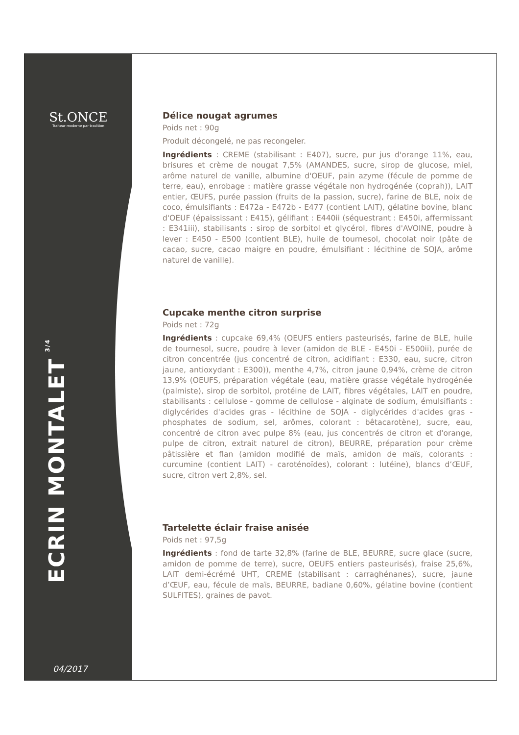St.ONCE
Traiteur moderne par tradition
ECRIN MONTALET<sup>3/4</sup>
04/2017
Délice nougat agrumes
Poids net : 90g
Produit décongelé, ne pas recongeler.
Ingrédients : CREME (stabilisant : E407), sucre, pur jus d'orange 11%, eau, brisures et crème de nougat 7,5% (AMANDES, sucre, sirop de glucose, miel, arôme naturel de vanille, albumine d'OEUF, pain azyme (fécule de pomme de terre, eau), enrobage : matière grasse végétale non hydrogénée (coprah)), LAIT entier, ŒUFS, purée passion (fruits de la passion, sucre), farine de BLE, noix de coco, émulsifiants : E472a - E472b - E477 (contient LAIT), gélatine bovine, blanc d'OEUF (épaississant : E415), gélifiant : E440ii (séquestrant : E450i, affermissant : E341iii), stabilisants : sirop de sorbitol et glycérol, fibres d'AVOINE, poudre à lever : E450 - E500 (contient BLE), huile de tournesol, chocolat noir (pâte de cacao, sucre, cacao maigre en poudre, émulsifiant : lécithine de SOJA, arôme naturel de vanille).
Cupcake menthe citron surprise
Poids net : 72g
Ingrédients : cupcake 69,4% (OEUFS entiers pasteurisés, farine de BLE, huile de tournesol, sucre, poudre à lever (amidon de BLE - E450i - E500ii), purée de citron concentrée (jus concentré de citron, acidifiant : E330, eau, sucre, citron jaune, antioxydant : E300)), menthe 4,7%, citron jaune 0,94%, crème de citron 13,9% (OEUFS, préparation végétale (eau, matière grasse végétale hydrogénée (palmiste), sirop de sorbitol, protéine de LAIT, fibres végétales, LAIT en poudre, stabilisants : cellulose - gomme de cellulose - alginate de sodium, émulsifiants : diglycérides d'acides gras - lécithine de SOJA - diglycérides d'acides gras - phosphates de sodium, sel, arômes, colorant : bêtacarotène), sucre, eau, concentré de citron avec pulpe 8% (eau, jus concentrés de citron et d'orange, pulpe de citron, extrait naturel de citron), BEURRE, préparation pour crème pâtissière et flan (amidon modifié de maïs, amidon de maïs, colorants : curcumine (contient LAIT) - caroténoïdes), colorant : lutéine), blancs d’ŒUF, sucre, citron vert 2,8%, sel.
Tartelette éclair fraise anisée
Poids net : 97,5g
Ingrédients : fond de tarte 32,8% (farine de BLE, BEURRE, sucre glace (sucre, amidon de pomme de terre), sucre, OEUFS entiers pasteurisés), fraise 25,6%, LAIT demi-écrémé UHT, CREME (stabilisant : carraghénanes), sucre, jaune d’ŒUF, eau, fécule de maïs, BEURRE, badiane 0,60%, gélatine bovine (contient SULFITES), graines de pavot.